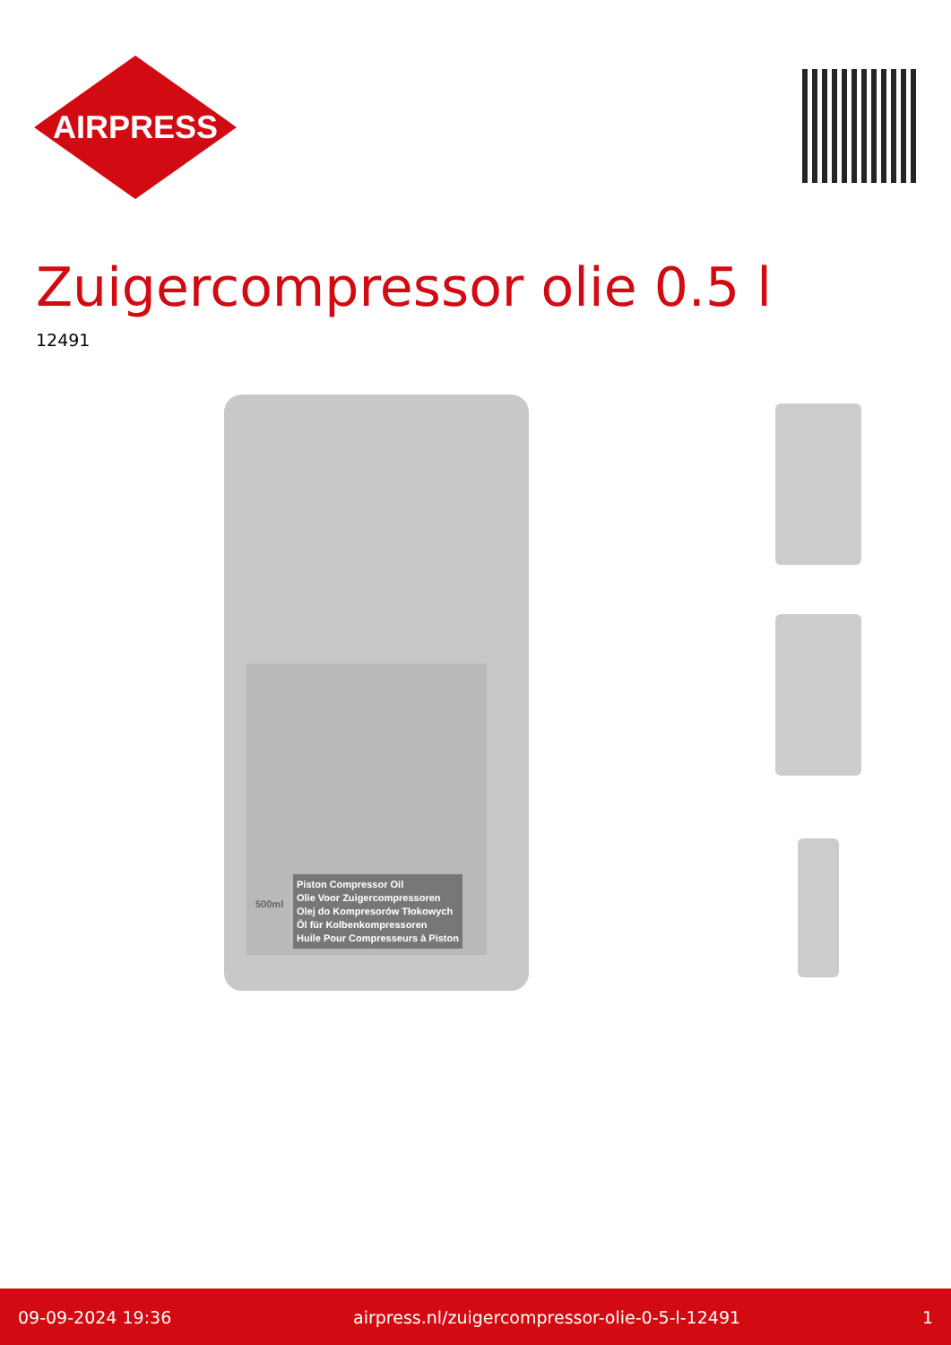AIRPRESS
Zuigercompressor olie 0.5 l
12491
Piston Compressor Oil
Olie Voor Zuigercompressoren
Olej do Kompresorów Tłokowych
Öl für Kolbenkompressoren
Huile Pour Compresseurs à Piston
500ml
09-09-2024 19:36 airpress.nl/zuigercompressor-olie-0-5-l-12491 1